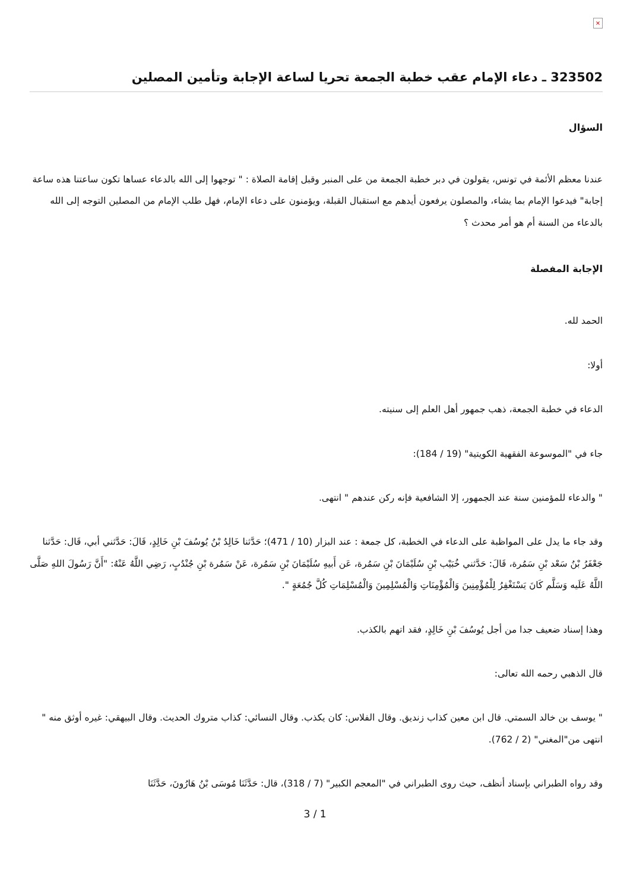×
323502 ـ دعاء الإمام عقب خطبة الجمعة تحريا لساعة الإجابة وتأمين المصلين
السؤال
عندنا معظم الأئمة في تونس، يقولون في دبر خطبة الجمعة من على المنبر وقبل إقامة الصلاة : " توجهوا إلى الله بالدعاء عساها تكون ساعتنا هذه ساعة إجابة" فيدعوا الإمام بما يشاء، والمصلون يرفعون أيدهم مع استقبال القبلة، ويؤمنون على دعاء الإمام، فهل طلب الإمام من المصلين التوجه إلى الله بالدعاء من السنة أم هو أمر محدث ؟
الإجابة المفصلة
الحمد لله.
أولا:
الدعاء في خطبة الجمعة، ذهب جمهور أهل العلم إلى سنيته.
جاء في "الموسوعة الفقهية الكويتية" (19 / 184):
" والدعاء للمؤمنين سنة عند الجمهور، إلا الشافعية فإنه ركن عندهم " انتهى.
وقد جاء ما يدل على المواظبة على الدعاء في الخطبة، كل جمعة : عند البزار (10 / 471)؛ حَدَّثنا خَالِدُ بْنُ يُوسُفَ بْنِ خَالِدٍ، قَالَ: حَدَّثني أبي، قَال: حَدَّثنا جَعْفَرُ بْنُ سَعْد بْنِ سَمُرة، قَالَ: حَدَّثني خُبَيْب بْنِ سُلَيْمَانَ بْنِ سَمُرة، عَن أَبيهِ سُلَيْمَانَ بْنِ سَمُرة، عَنْ سَمُرة بْنِ جُنْدُبٍ، رَضِي اللَّهُ عَنْهُ: "أَنَّ رَسُولَ اللهِ صَلَّى اللَّهُ عَلَيه وَسَلَّم كَانَ يَسْتَغْفِرُ لِلْمُؤْمِنِينَ وَالْمُؤْمِنَاتِ وَالْمُسْلِمِينَ وَالْمُسْلِمَاتِ كُلَّ جُمُعَةٍ ".
وهذا إسناد ضعيف جدا من أجل يُوسُفَ بْنِ خَالِدٍ، فقد اتهم بالكذب.
قال الذهبي رحمه الله تعالى:
" يوسف بن خالد السمتي. قال ابن معين كذاب زنديق. وقال الفلاس: كان يكذب. وقال النسائي: كذاب متروك الحديث. وقال البيهقي: غيره أوثق منه " انتهى من"المغني" (2 / 762).
وقد رواه الطبراني بإسناد أنظف، حيث روى الطبراني في "المعجم الكبير" (7 / 318)، قال: حَدَّثَنَا مُوسَى بْنُ هَارُونَ، حَدَّثَنَا
3 / 1